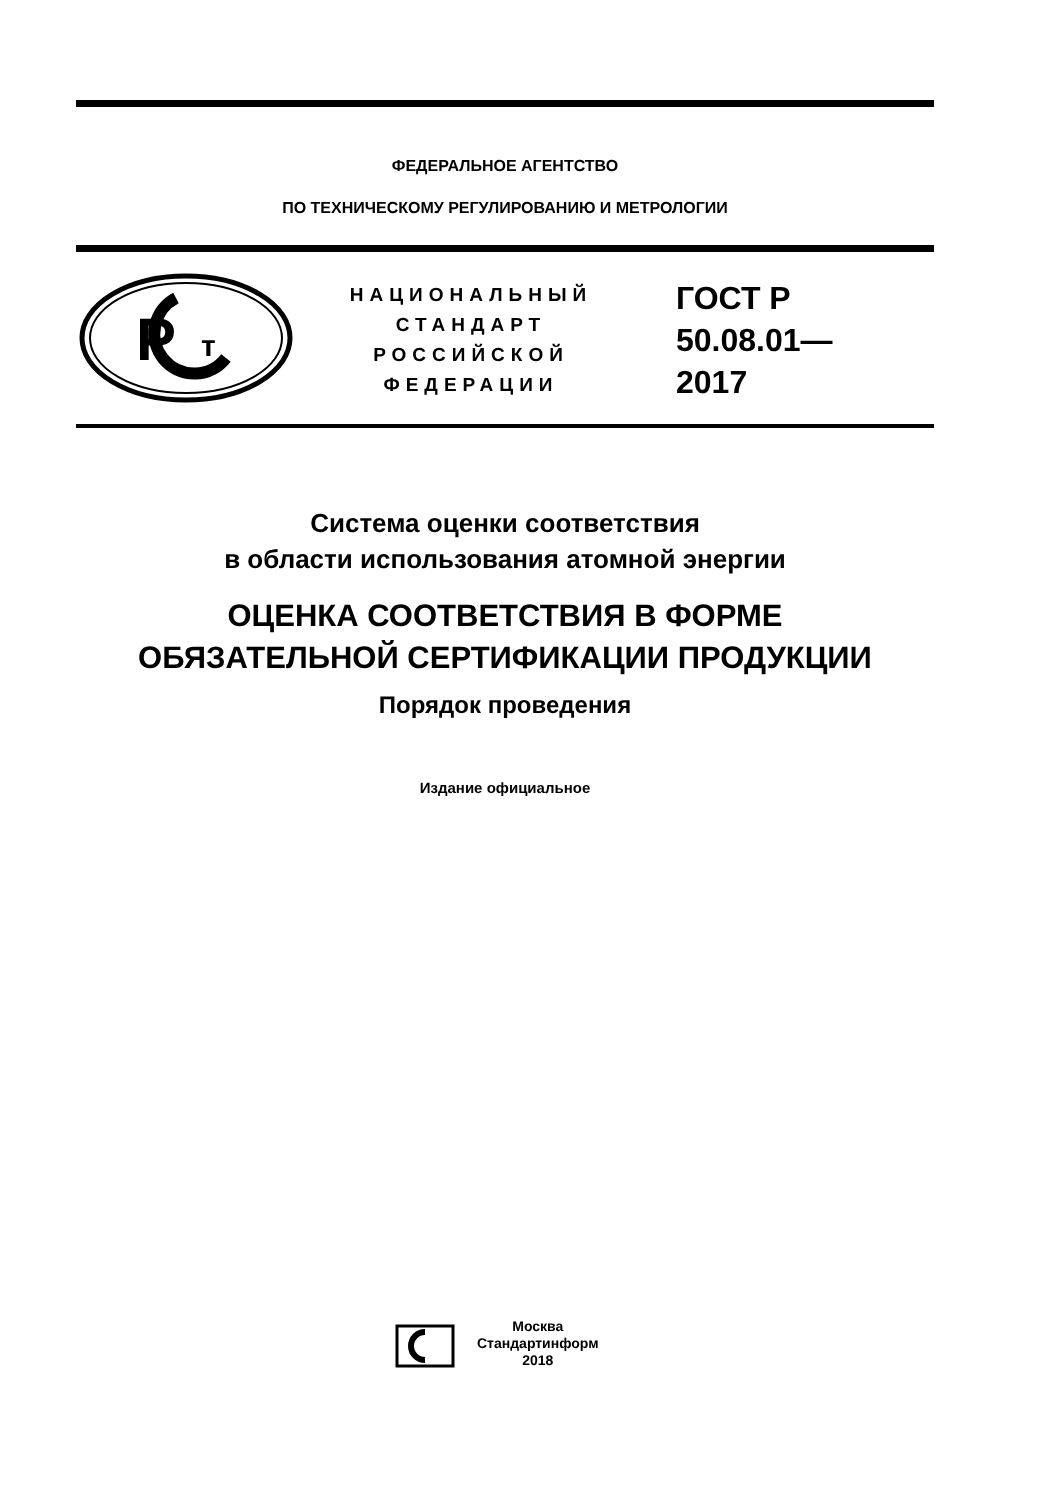ФЕДЕРАЛЬНОЕ АГЕНТСТВО
ПО ТЕХНИЧЕСКОМУ РЕГУЛИРОВАНИЮ И МЕТРОЛОГИИ
P
т
НАЦИОНАЛЬНЫЙ
СТАНДАРТ
РОССИЙСКОЙ
ФЕДЕРАЦИИ
ГОСТ Р
50.08.01—
2017
Система оценки соответствия
в области использования атомной энергии
ОЦЕНКА СООТВЕТСТВИЯ В ФОРМЕ
ОБЯЗАТЕЛЬНОЙ СЕРТИФИКАЦИИ ПРОДУКЦИИ
Порядок проведения
Издание официальное
Москва
Стандартинформ
2018